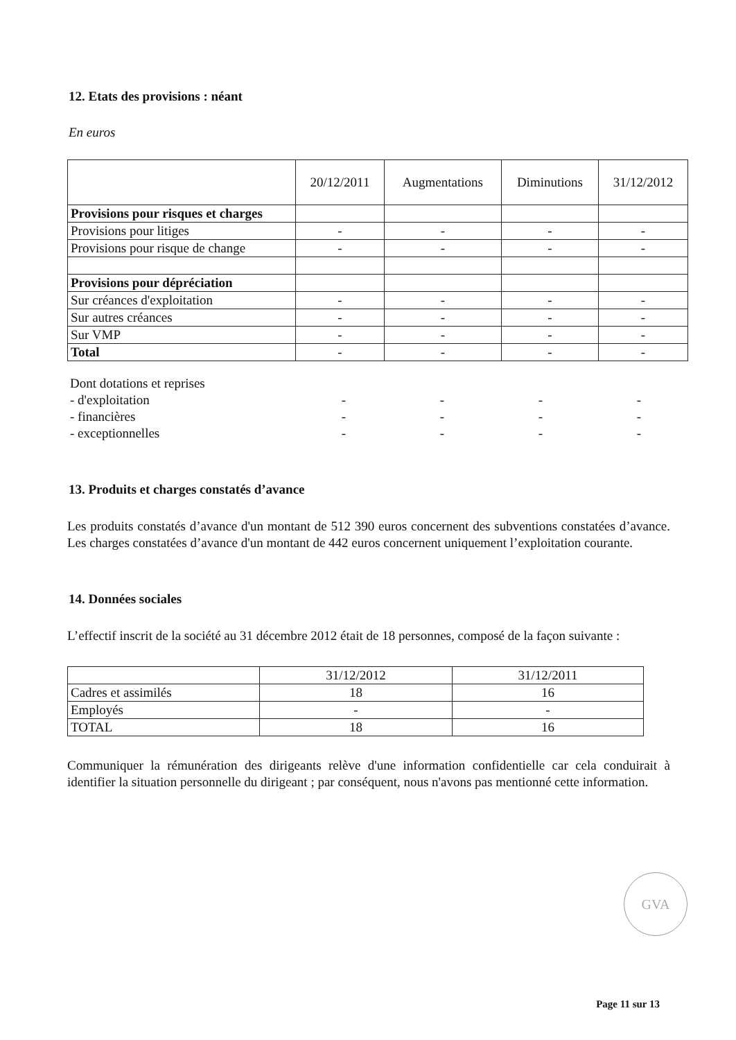12. Etats des provisions : néant
En euros
| | 20/12/2011 | Augmentations | Diminutions | 31/12/2012 |
| --- | --- | --- | --- | --- |
| Provisions pour risques et charges | | | | |
| Provisions pour litiges | - | - | - | - |
| Provisions pour risque de change | - | - | - | - |
| Provisions pour dépréciation | | | | |
| Sur créances d'exploitation | - | - | - | - |
| Sur autres créances | - | - | - | - |
| Sur VMP | - | - | - | - |
| Total | - | - | - | - |
| Dont dotations et reprises | | | | |
| - d'exploitation | - | - | - | - |
| - financières | - | - | - | - |
| - exceptionnelles | - | - | - | - |
13. Produits et charges constatés d’avance
Les produits constatés d’avance d'un montant de 512 390 euros concernent des subventions constatées d’avance. Les charges constatées d’avance d'un montant de 442 euros concernent uniquement l’exploitation courante.
14. Données sociales
L’effectif inscrit de la société au 31 décembre 2012 était de 18 personnes, composé de la façon suivante :
| | 31/12/2012 | 31/12/2011 |
| Cadres et assimilés | 18 | 16 |
| Employés | - | - |
| TOTAL | 18 | 16 |
Communiquer la rémunération des dirigeants relève d'une information confidentielle car cela conduirait à identifier la situation personnelle du dirigeant ; par conséquent, nous n'avons pas mentionné cette information.
GVA
Page 11 sur 13